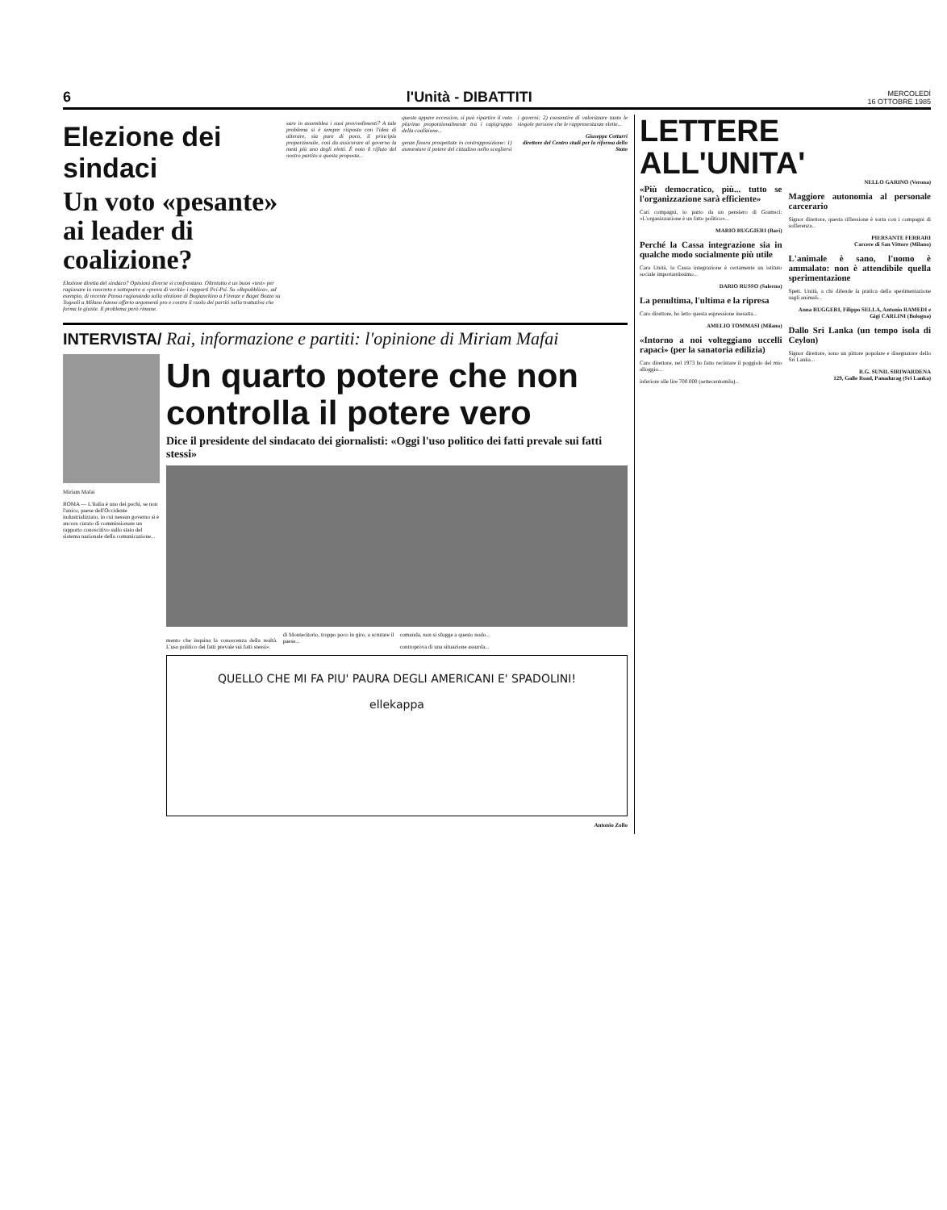6 l'Unità - DIBATTITI MERCOLEDÌ
16 OTTOBRE 1985
Elezione dei sindaci
Un voto «pesante» ai leader di coalizione?
Elezione diretta del sindaco? Opinioni diverse si confrontano. Oltretutto è un buon «test» per ragionare in concreto e sottoporre a «prova di verità» i rapporti Pci-Psi. Su «Repubblica», ad esempio, di recente Pansa ragionando sulla elezione di Bogianckino a Firenze e Baget Bozzo su Tognoli a Milano hanno offerto argomenti pro e contro il ruolo dei partiti nella trattativa che forma le giunte. Il problema però rimane.
sare in assemblea i suoi provvedimenti? A tale problema si è sempre risposto con l'idea di alterare, sia pure di poco, il principio proporzionale, così da assicurare al governo la metà più uno degli eletti. È noto il rifiuto del nostro partito a questa proposta...
questo appare eccessivo, si può ripartire il voto plurimo proporzionalmente tra i capigruppo della coalizione...
genze finora prospettate in contrapposizione: 1) aumentare il potere del cittadino nello scegliersi i governi; 2) consentire di valorizzare tanto le singole persone che le rappresentanze elette...
Giuseppe Cotturri
direttore del Centro studi per la riforma dello Stato
INTERVISTA/ Rai, informazione e partiti: l'opinione di Miriam Mafai
Miriam Mafai
ROMA — L'Italia è uno dei pochi, se non l'unico, paese dell'Occidente industrializzato, in cui nessun governo si è ancora curato di commissionare un rapporto conoscitivo sullo stato del sistema nazionale della comunicazione...
Un quarto potere che non controlla il potere vero
Dice il presidente del sindacato dei giornalisti: «Oggi l'uso politico dei fatti prevale sui fatti stessi»
mento che inquina la conoscenza della realtà. L'uso politico dei fatti prevale sui fatti stessi».
di Montecitorio, troppo poco in giro, a scrutare il paese...
comanda, non si sfugge a questo nodo...
contropròva di una situazione assurda...
QUELLO CHE MI FA PIU' PAURA DEGLI AMERICANI E' SPADOLINI!
ellekappa
Antonio Zollo
LETTERE ALL'UNITA'
«Più democratico, più... tutto se l'organizzazione sarà efficiente»
Cari compagni, io parto da un pensiero di Gramsci: «L'organizzazione è un fatto politico»...
MARIO RUGGIERI (Bari)
Perché la Cassa integrazione sia in qualche modo socialmente più utile
Cara Unità, la Cassa integrazione è certamente un istituto sociale importantissimo...
DARIO RUSSO (Salerno)
La penultima, l'ultima e la ripresa
Caro direttore, ho letto questa espressione inesatta...
AMELIO TOMMASI (Milano)
«Intorno a noi volteggiano uccelli rapaci» (per la sanatoria edilizia)
Caro direttore, nel 1973 ho fatto recintare il poggiolo del mio alloggio...
inferiore alle lire 700.000 (settecentomila)...
NELLO GARINO (Verona)
Maggiore autonomia al personale carcerario
Signor direttore, questa riflessione è sorta con i compagni di sofferenza...
PIERSANTE FERRARI
Carcere di San Vittore (Milano)
L'animale è sano, l'uomo è ammalato: non è attendibile quella sperimentazione
Spett. Unità, a chi difende la pratica della sperimentazione sugli animali...
Anna RUGGERI, Filippo SELLA, Antonio RAMEDI e Gigi CARLINI (Bologna)
Dallo Sri Lanka (un tempo isola di Ceylon)
Signor direttore, sono un pittore popolare e disegnatore dello Sri Lanka...
R.G. SUNIL SIRIWARDENA
129, Galle Road, Panadurag (Sri Lanka)